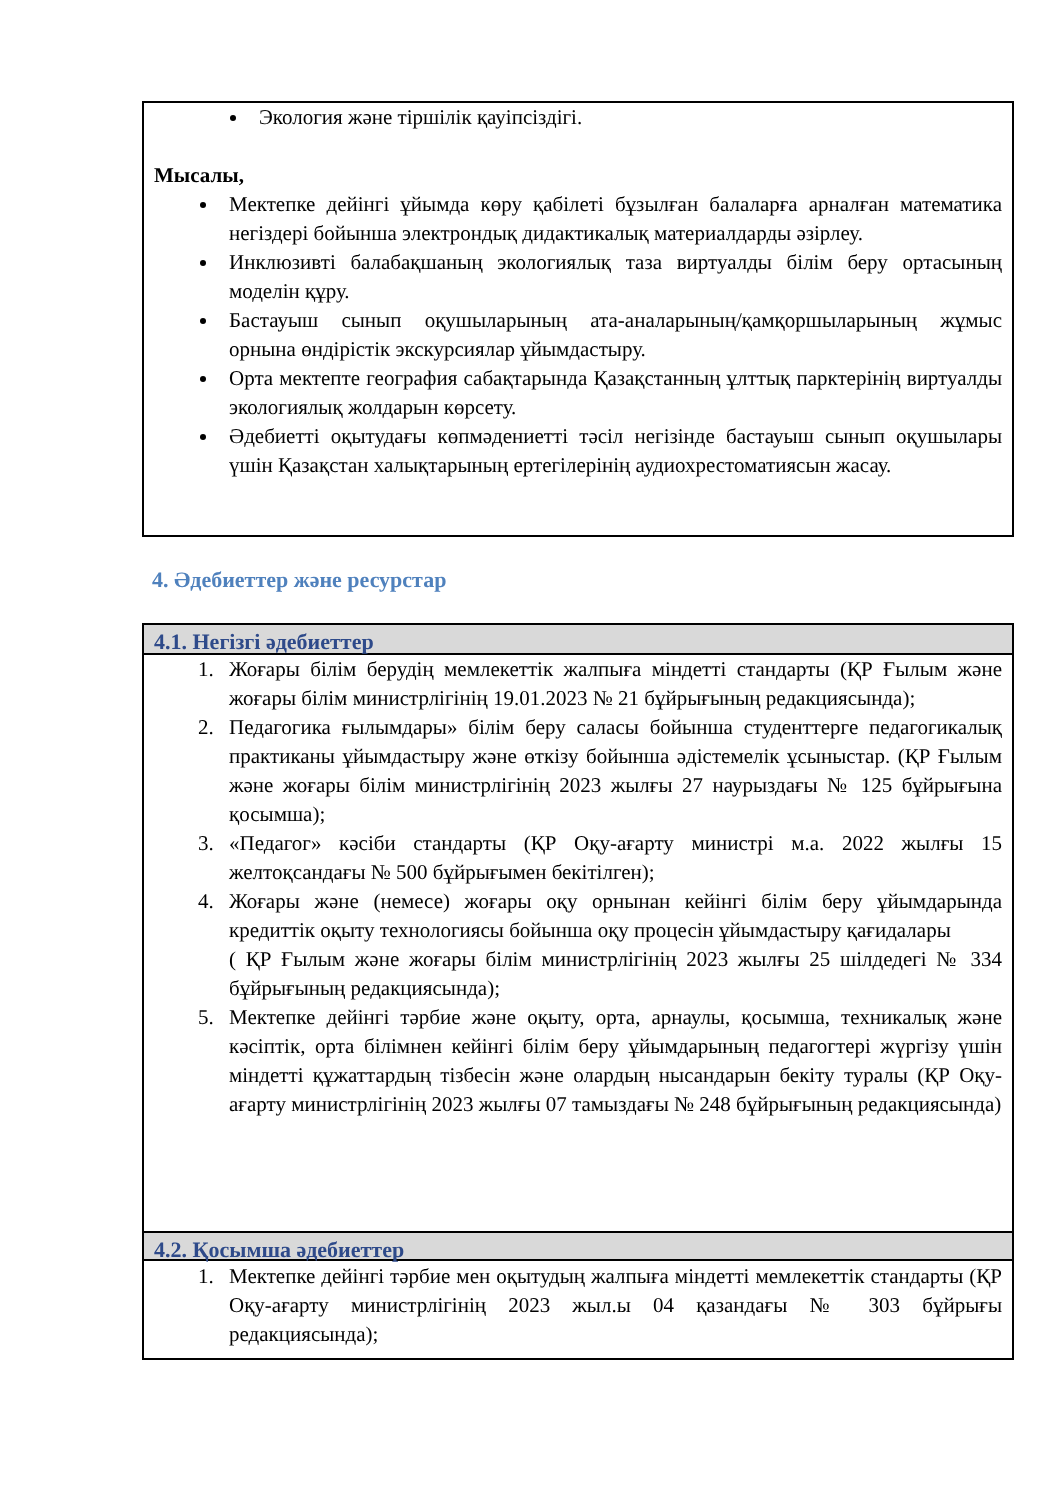Экология және тіршілік қауіпсіздігі.
Мысалы,
Мектепке дейінгі ұйымда көру қабілеті бұзылған балаларға арналған математика негіздері бойынша электрондық дидактикалық материалдарды әзірлеу.
Инклюзивті балабақшаның экологиялық таза виртуалды білім беру ортасының моделін құру.
Бастауыш сынып оқушыларының ата-аналарының/қамқоршыларының жұмыс орнына өндірістік экскурсиялар ұйымдастыру.
Орта мектепте география сабақтарында Қазақстанның ұлттық парктерінің виртуалды экологиялық жолдарын көрсету.
Әдебиетті оқытудағы көпмәдениетті тәсіл негізінде бастауыш сынып оқушылары үшін Қазақстан халықтарының ертегілерінің аудиохрестоматиясын жасау.
4. Әдебиеттер және ресурстар
4.1. Негізгі әдебиеттер
1. Жоғары білім берудің мемлекеттік жалпыға міндетті стандарты (ҚР Ғылым және жоғары білім министрлігінің 19.01.2023 № 21 бұйрығының редакциясында);
2. Педагогика ғылымдары» білім беру саласы бойынша студенттерге педагогикалық практиканы ұйымдастыру және өткізу бойынша әдістемелік ұсыныстар. (ҚР Ғылым және жоғары білім министрлігінің 2023 жылғы 27 наурыздағы № 125 бұйрығына қосымша);
3. «Педагог» кәсіби стандарты (ҚР Оқу-ағарту министрі м.а. 2022 жылғы 15 желтоқсандағы № 500 бұйрығымен бекітілген);
4. Жоғары және (немесе) жоғары оқу орнынан кейінгі білім беру ұйымдарында кредиттік оқыту технологиясы бойынша оқу процесін ұйымдастыру қағидалары
( ҚР Ғылым және жоғары білім министрлігінің 2023 жылғы 25 шілдедегі № 334 бұйрығының редакциясында);
5. Мектепке дейінгі тәрбие және оқыту, орта, арнаулы, қосымша, техникалық және кәсіптік, орта білімнен кейінгі білім беру ұйымдарының педагогтері жүргізу үшін міндетті құжаттардың тізбесін және олардың нысандарын бекіту туралы (ҚР Оқу-ағарту министрлігінің 2023 жылғы 07 тамыздағы № 248 бұйрығының редакциясында)
4.2. Қосымша әдебиеттер
1. Мектепке дейінгі тәрбие мен оқытудың жалпыға міндетті мемлекеттік стандарты (ҚР Оқу-ағарту министрлігінің 2023 жыл.ы 04 қазандағы № 303 бұйрығы редакциясында);